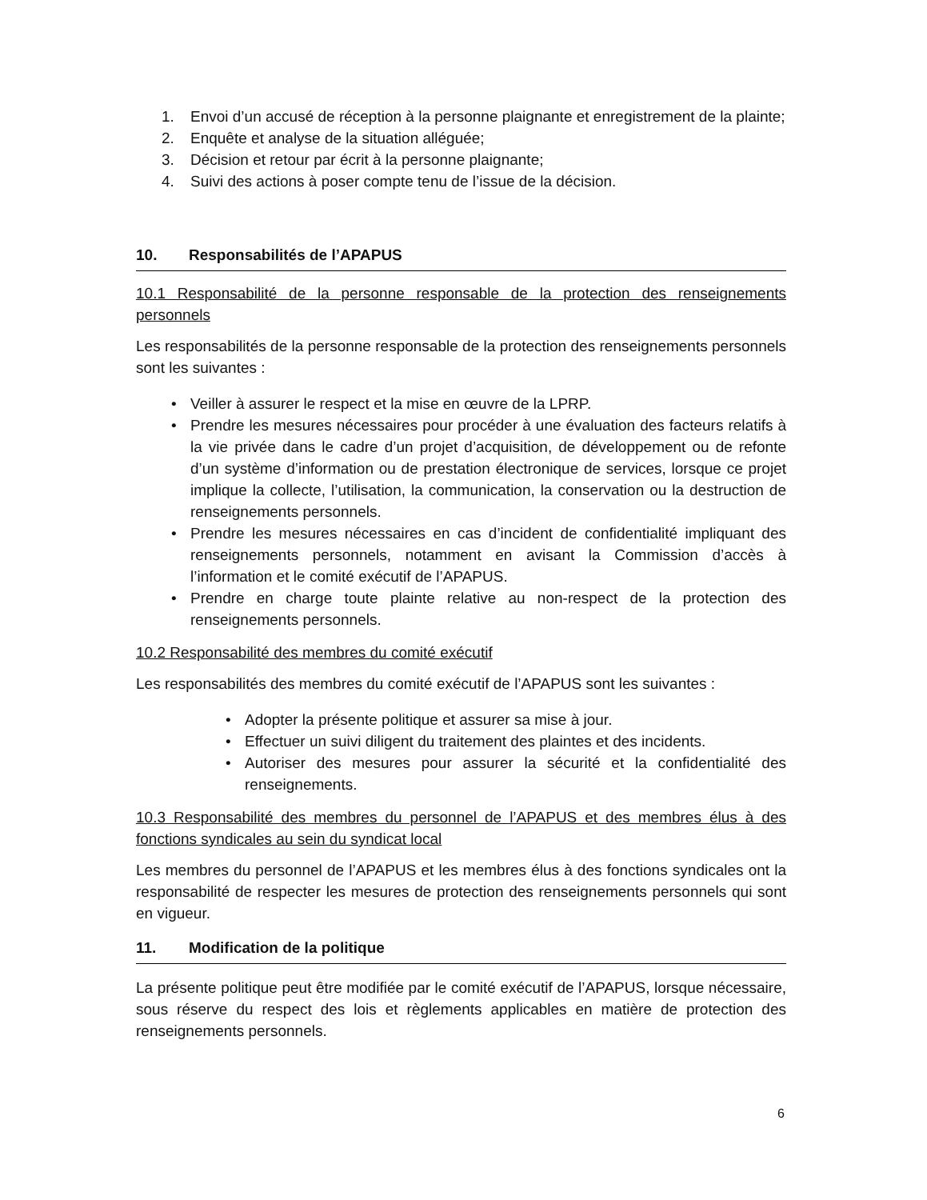1. Envoi d’un accusé de réception à la personne plaignante et enregistrement de la plainte;
2. Enquête et analyse de la situation alléguée;
3. Décision et retour par écrit à la personne plaignante;
4. Suivi des actions à poser compte tenu de l’issue de la décision.
10. Responsabilités de l’APAPUS
10.1 Responsabilité de la personne responsable de la protection des renseignements personnels
Les responsabilités de la personne responsable de la protection des renseignements personnels sont les suivantes :
• Veiller à assurer le respect et la mise en œuvre de la LPRP.
• Prendre les mesures nécessaires pour procéder à une évaluation des facteurs relatifs à la vie privée dans le cadre d’un projet d’acquisition, de développement ou de refonte d’un système d’information ou de prestation électronique de services, lorsque ce projet implique la collecte, l’utilisation, la communication, la conservation ou la destruction de renseignements personnels.
• Prendre les mesures nécessaires en cas d’incident de confidentialité impliquant des renseignements personnels, notamment en avisant la Commission d’accès à l’information et le comité exécutif de l’APAPUS.
• Prendre en charge toute plainte relative au non-respect de la protection des renseignements personnels.
10.2 Responsabilité des membres du comité exécutif
Les responsabilités des membres du comité exécutif de l’APAPUS sont les suivantes :
• Adopter la présente politique et assurer sa mise à jour.
• Effectuer un suivi diligent du traitement des plaintes et des incidents.
• Autoriser des mesures pour assurer la sécurité et la confidentialité des renseignements.
10.3 Responsabilité des membres du personnel de l’APAPUS et des membres élus à des fonctions syndicales au sein du syndicat local
Les membres du personnel de l’APAPUS et les membres élus à des fonctions syndicales ont la responsabilité de respecter les mesures de protection des renseignements personnels qui sont en vigueur.
11. Modification de la politique
La présente politique peut être modifiée par le comité exécutif de l’APAPUS, lorsque nécessaire, sous réserve du respect des lois et règlements applicables en matière de protection des renseignements personnels.
6